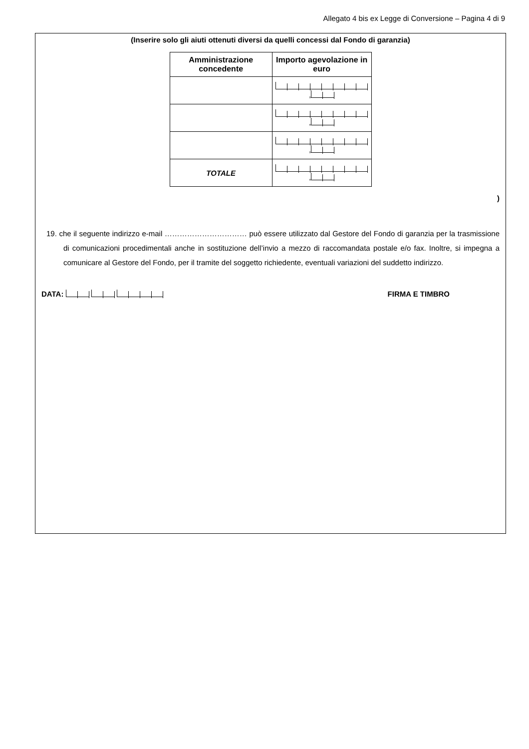Allegato 4 bis ex Legge di Conversione – Pagina 4 di 9
(Inserire solo gli aiuti ottenuti diversi da quelli concessi dal Fondo di garanzia)
| Amministrazione concedente | Importo agevolazione in euro |
| --- | --- |
| | , |
| | , |
| | , |
| TOTALE | , |
)
19. che il seguente indirizzo e-mail …………………………… può essere utilizzato dal Gestore del Fondo di garanzia per la trasmissione di comunicazioni procedimentali anche in sostituzione dell’invio a mezzo di raccomandata postale e/o fax. Inoltre, si impegna a comunicare al Gestore del Fondo, per il tramite del soggetto richiedente, eventuali variazioni del suddetto indirizzo.
DATA: FIRMA E TIMBRO